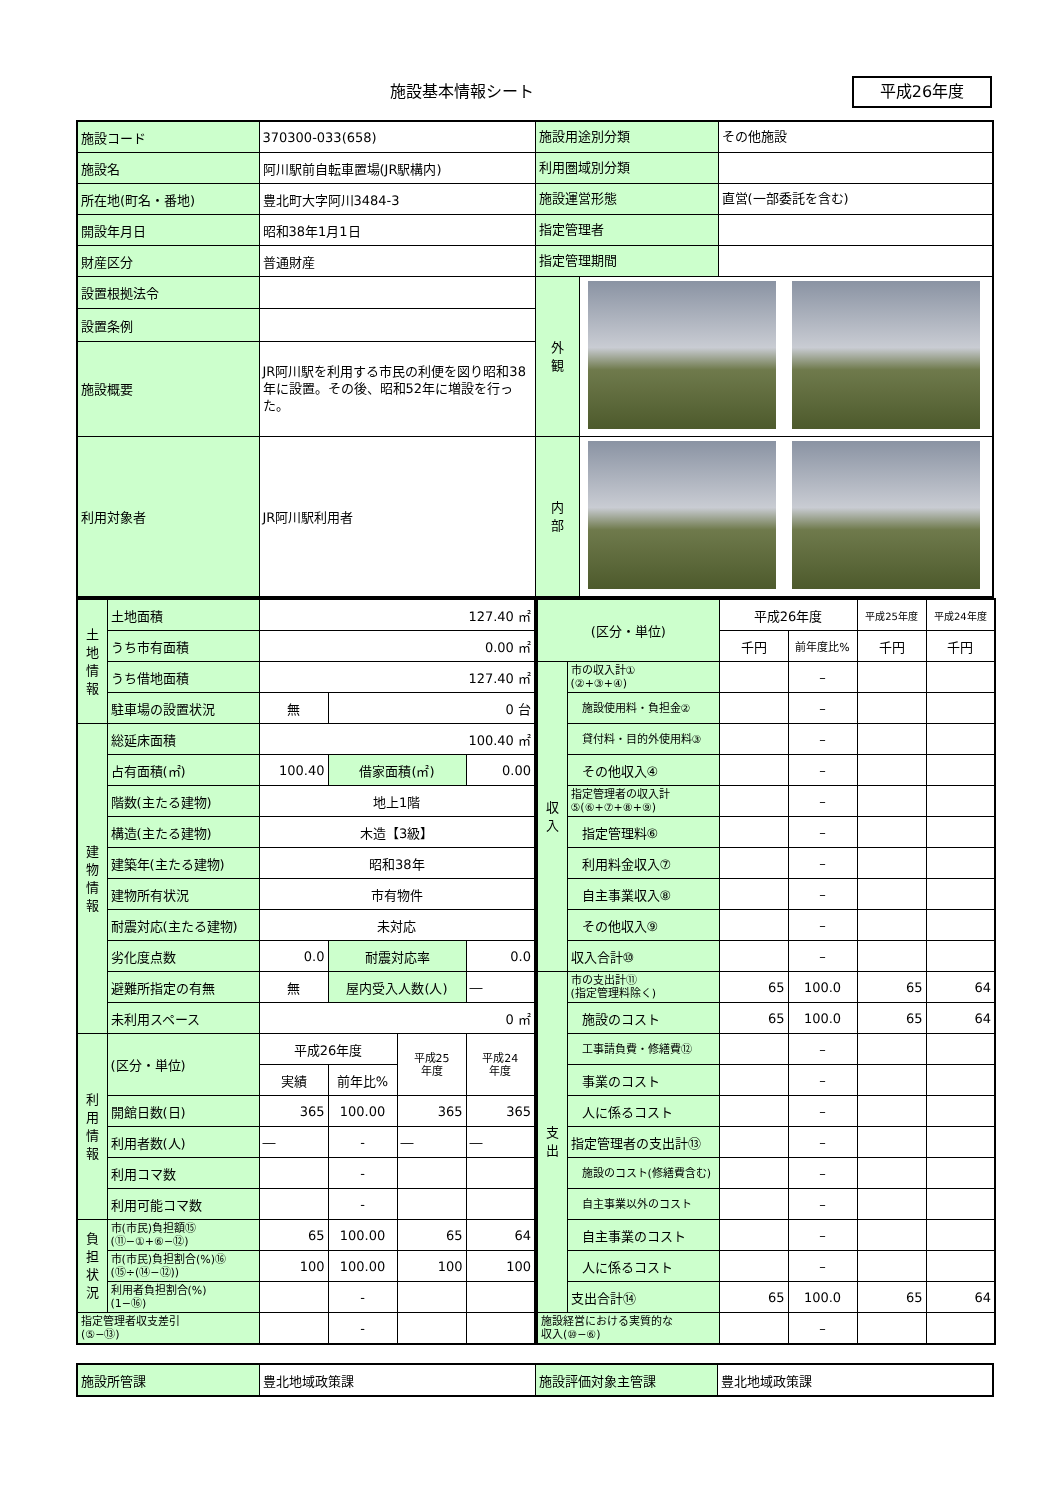施設基本情報シート 平成26年度
| 施設コード | 370300-033(658) | 施設用途別分類 その他施設 | |
| 施設名 | 阿川駅前自転車置場(JR駅構内) | 利用圏域別分類 | |
| 所在地(町名・番地) | 豊北町大字阿川3484-3 | 施設運営形態 直営(一部委託を含む) | |
| 開設年月日 | 昭和38年1月1日 | 指定管理者 | |
| 財産区分 | 普通財産 | 指定管理期間 | |
| 設置根拠法令 | | 外 観 | |
| 設置条例 | | | |
| 施設概要 | JR阿川駅を利用する市民の利便を図り昭和38年に設置。その後、昭和52年に増設を行った。 | | |
| 利用対象者 | JR阿川駅利用者 | 内 部 | |
| 土 地 情 報 | 土地面積 | 127.40 ㎡ | | | |
| | うち市有面積 | 0.00 ㎡ | | | |
| | うち借地面積 | 127.40 ㎡ | | | |
| | 駐車場の設置状況 | 無 | 0 台 | | |
| 建 物 情 報 | 総延床面積 | 100.40 ㎡ | | | |
| | 占有面積(㎡) | 100.40 | 借家面積(㎡) | | 0.00 |
| | 階数(主たる建物) | 地上1階 | | | |
| | 構造(主たる建物) | 木造【3級】 | | | |
| | 建築年(主たる建物) | 昭和38年 | | | |
| | 建物所有状況 | 市有物件 | | | |
| | 耐震対応(主たる建物) | 未対応 | | | |
| | 劣化度点数 | 0.0 | 耐震対応率 | | 0.0 |
| | 避難所指定の有無 | 無 | 屋内受入人数(人) | | ― |
| | 未利用スペース | 0 ㎡ | | | |
| 利 用 情 報 | (区分・単位) | 平成26年度 | | 平成25 年度 | 平成24 年度 |
| | | 実績 | 前年比% | | |
| | 開館日数(日) | 365 | 100.00 | 365 | 365 |
| | 利用者数(人) | ― | - | ― | ― |
| | 利用コマ数 | | - | | |
| | 利用可能コマ数 | | - | | |
| 負 担 状 況 | 市(市民)負担額⑮ (⑪−①+⑥−⑫) | 65 | 100.00 | 65 | 64 |
| | 市(市民)負担割合(%)⑯ (⑮÷(⑭−⑫)) | 100 | 100.00 | 100 | 100 |
| | 利用者負担割合(%) (1−⑯) | | - | | |
| 指定管理者収支差引 (⑤−⑬) | | | - | | |
| (区分・単位) | | 平成26年度 | | 平成25年度 | 平成24年度 |
| | | 千円 | 前年度比% | 千円 | 千円 |
| 収 入 | 市の収入計① (②+③+④) | | – | | |
| | 施設使用料・負担金② | | – | | |
| | 貸付料・目的外使用料③ | | – | | |
| | その他収入④ | | – | | |
| | 指定管理者の収入計 ⑤(⑥+⑦+⑧+⑨) | | – | | |
| | 指定管理料⑥ | | – | | |
| | 利用料金収入⑦ | | – | | |
| | 自主事業収入⑧ | | – | | |
| | その他収入⑨ | | – | | |
| | 収入合計⑩ | | – | | |
| 支 出 | 市の支出計⑪ (指定管理料除く) | 65 | 100.0 | 65 | 64 |
| | 施設のコスト | 65 | 100.0 | 65 | 64 |
| | 工事請負費・修繕費⑫ | | – | | |
| | 事業のコスト | | – | | |
| | 人に係るコスト | | – | | |
| | 指定管理者の支出計⑬ | | – | | |
| | 施設のコスト(修繕費含む) | | – | | |
| | 自主事業以外のコスト | | – | | |
| | 自主事業のコスト | | – | | |
| | 人に係るコスト | | – | | |
| | 支出合計⑭ | 65 | 100.0 | 65 | 64 |
| 施設経営における実質的な 収入(⑩−⑥) | | | – | | |
| 施設所管課 | 豊北地域政策課 | 施設評価対象主管課 | 豊北地域政策課 |